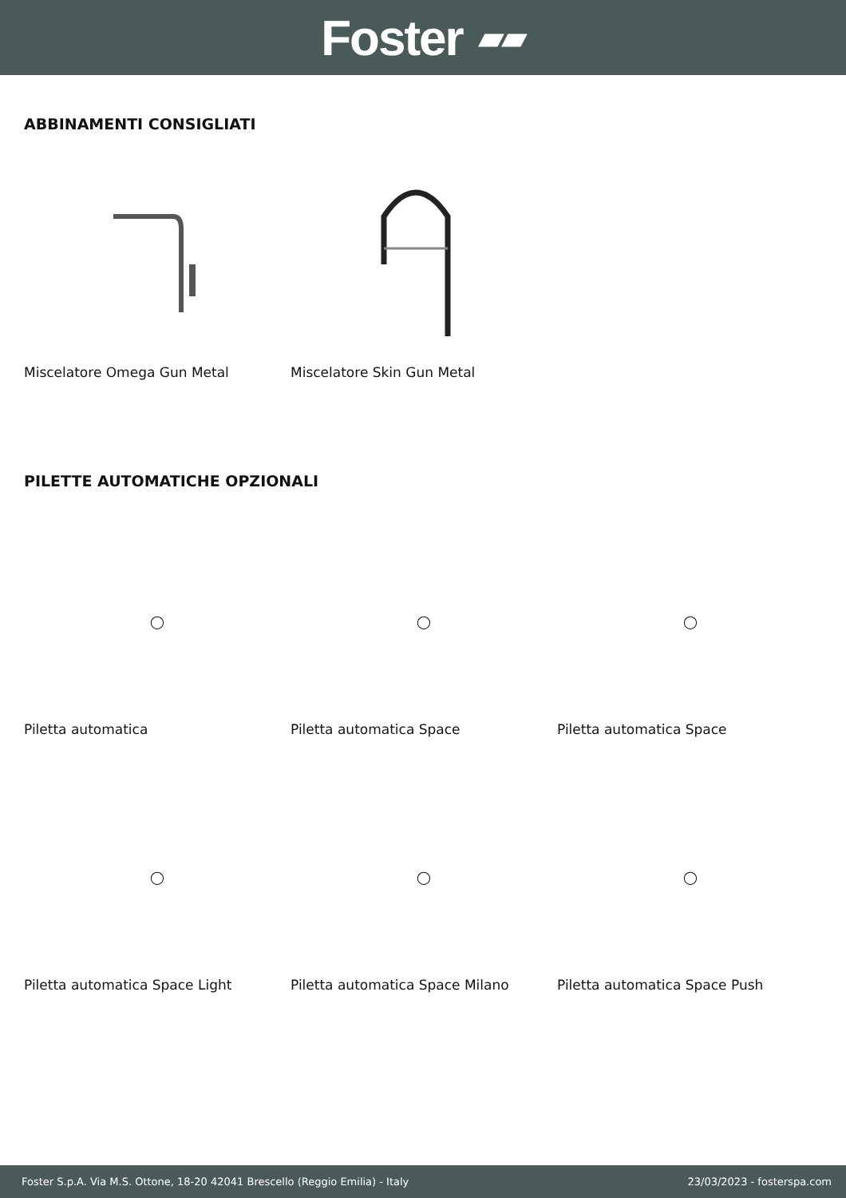Foster ▰▰
ABBINAMENTI CONSIGLIATI
Miscelatore Omega Gun Metal Miscelatore Skin Gun Metal
PILETTE AUTOMATICHE OPZIONALI
◯
Piletta automatica
◯
Piletta automatica Space
◯
Piletta automatica Space
◯
Piletta automatica Space Light
◯
Piletta automatica Space Milano
◯
Piletta automatica Space Push
Foster S.p.A. Via M.S. Ottone, 18-20 42041 Brescello (Reggio Emilia) - Italy 23/03/2023 - fosterspa.com